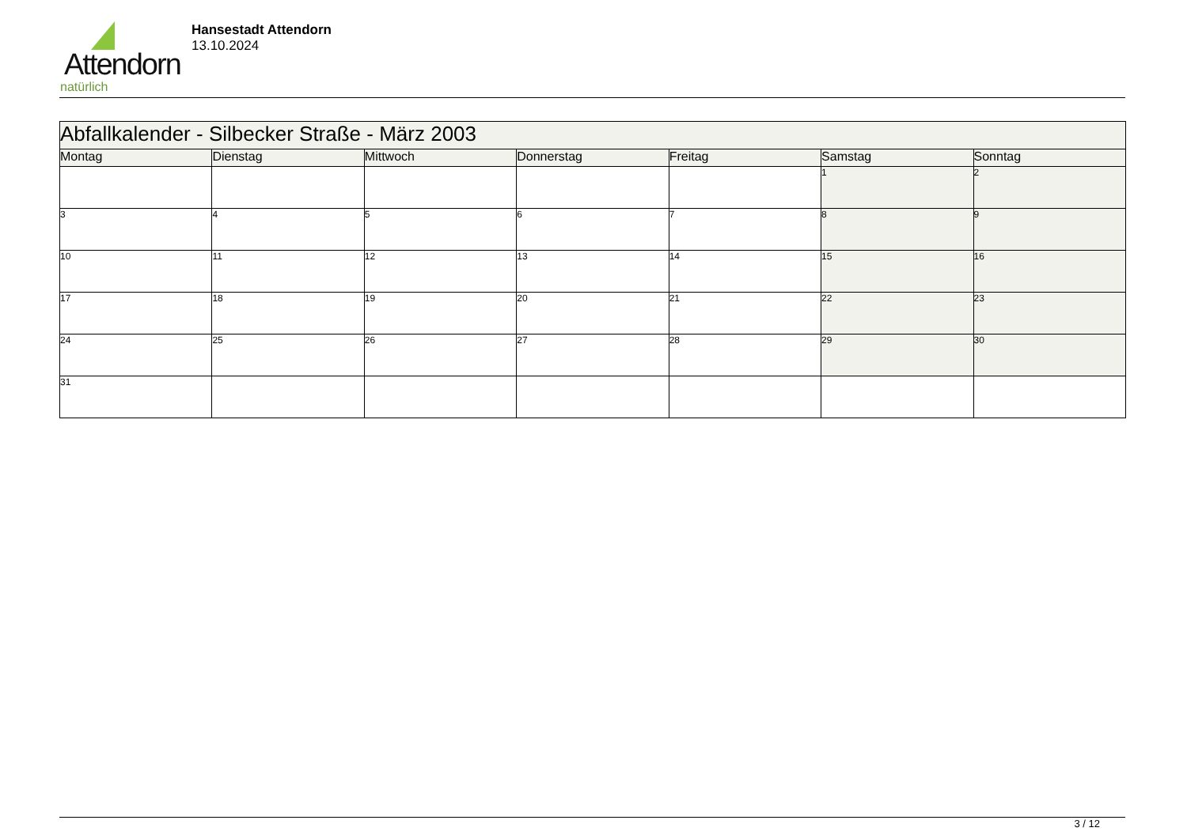Attendorn
natürlich
Hansestadt Attendorn
13.10.2024
| Abfallkalender - Silbecker Straße - März 2003 | | | | | | |
| Montag | Dienstag | Mittwoch | Donnerstag | Freitag | Samstag | Sonntag |
| | | | | | 1 | 2 |
| 3 | 4 | 5 | 6 | 7 | 8 | 9 |
| 10 | 11 | 12 | 13 | 14 | 15 | 16 |
| 17 | 18 | 19 | 20 | 21 | 22 | 23 |
| 24 | 25 | 26 | 27 | 28 | 29 | 30 |
| 31 | | | | | | |
3 / 12